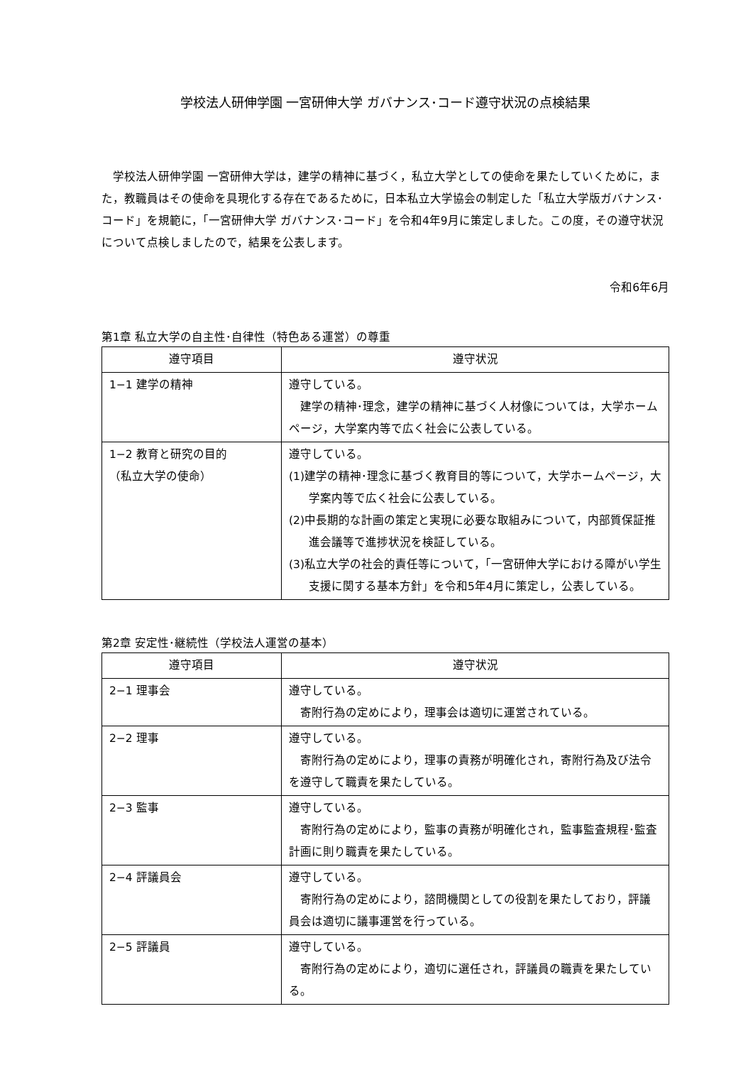学校法人研伸学園 一宮研伸大学 ガバナンス･コード遵守状況の点検結果
　学校法人研伸学園 一宮研伸大学は，建学の精神に基づく，私立大学としての使命を果たしていくために，また，教職員はその使命を具現化する存在であるために，日本私立大学協会の制定した「私立大学版ガバナンス･コード」を規範に，「一宮研伸大学 ガバナンス･コード」を令和4年9月に策定しました。この度，その遵守状況について点検しましたので，結果を公表します。
令和6年6月
第1章 私立大学の自主性･自律性（特色ある運営）の尊重
| 遵守項目 | 遵守状況 |
| --- | --- |
| 1−1 建学の精神 | 遵守している。 建学の精神･理念，建学の精神に基づく人材像については，大学ホームページ，大学案内等で広く社会に公表している。 |
| 1−2 教育と研究の目的 （私立大学の使命） | 遵守している。 (1)建学の精神･理念に基づく教育目的等について，大学ホームページ，大学案内等で広く社会に公表している。 (2)中長期的な計画の策定と実現に必要な取組みについて，内部質保証推進会議等で進捗状況を検証している。 (3)私立大学の社会的責任等について，「一宮研伸大学における障がい学生支援に関する基本方針」を令和5年4月に策定し，公表している。 |
第2章 安定性･継続性（学校法人運営の基本）
| 遵守項目 | 遵守状況 |
| --- | --- |
| 2−1 理事会 | 遵守している。 寄附行為の定めにより，理事会は適切に運営されている。 |
| 2−2 理事 | 遵守している。 寄附行為の定めにより，理事の責務が明確化され，寄附行為及び法令を遵守して職責を果たしている。 |
| 2−3 監事 | 遵守している。 寄附行為の定めにより，監事の責務が明確化され，監事監査規程･監査計画に則り職責を果たしている。 |
| 2−4 評議員会 | 遵守している。 寄附行為の定めにより，諮問機関としての役割を果たしており，評議員会は適切に議事運営を行っている。 |
| 2−5 評議員 | 遵守している。 寄附行為の定めにより，適切に選任され，評議員の職責を果たしている。 |